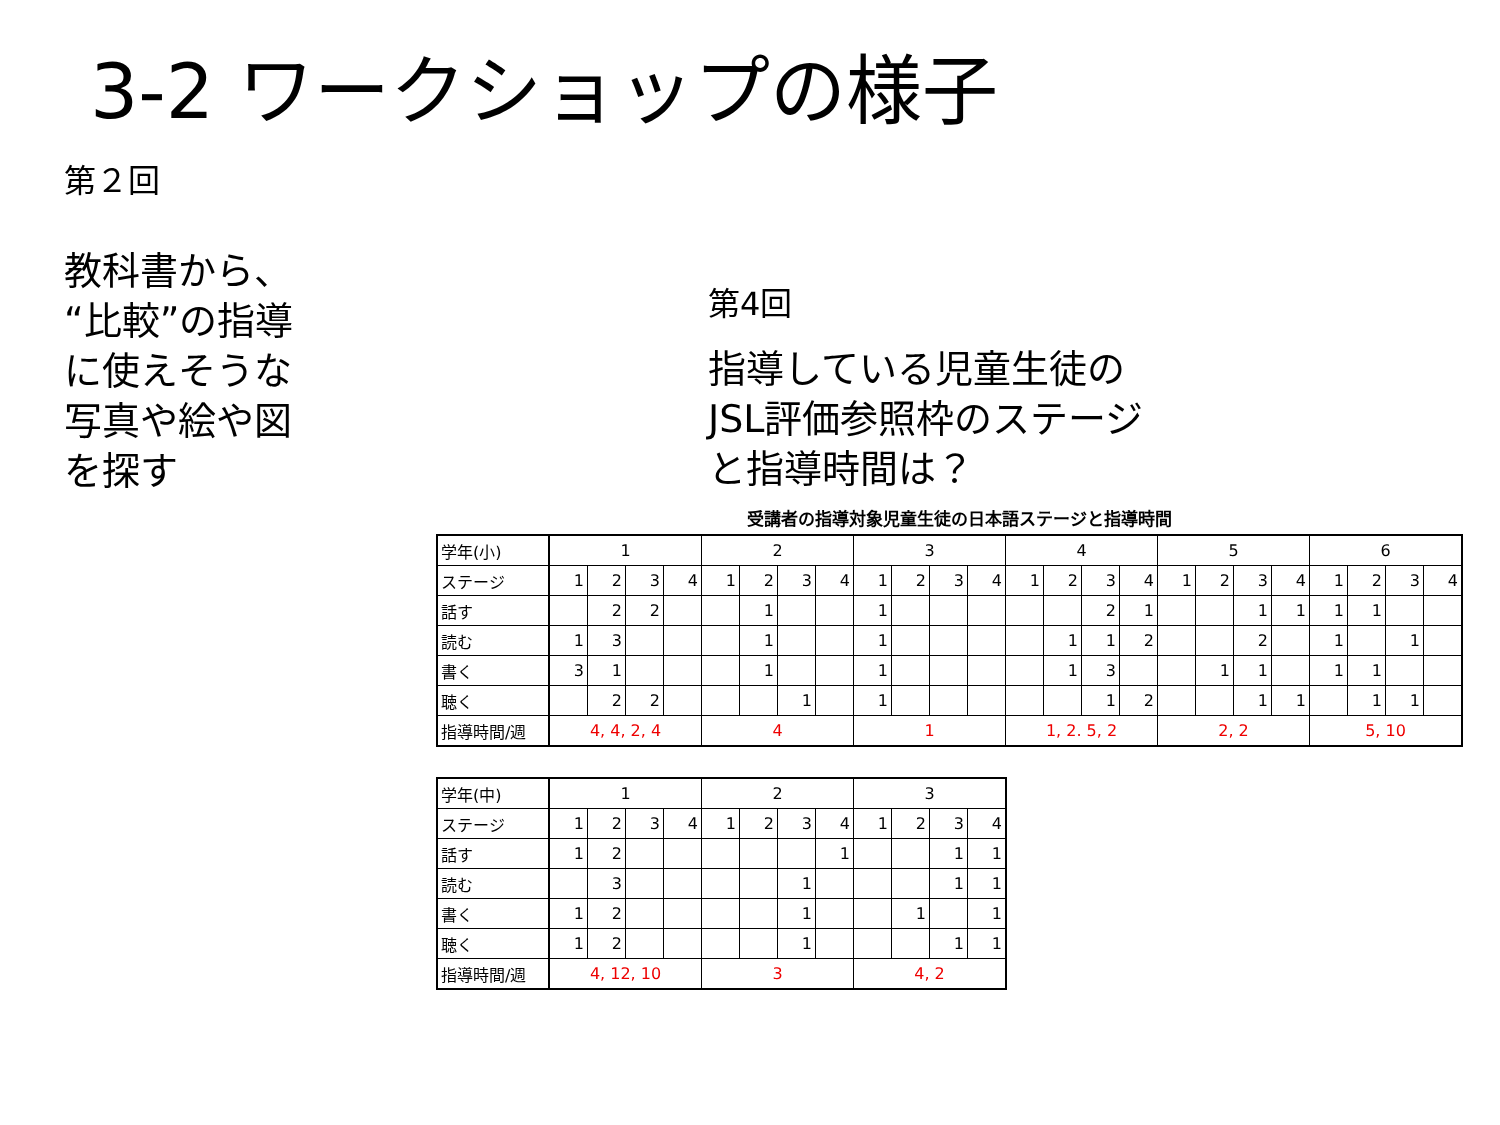3-2 ワークショップの様子
第２回
教科書から、
“比較”の指導
に使えそうな
写真や絵や図
を探す
第4回
指導している児童生徒の
JSL評価参照枠のステージ
と指導時間は？
受講者の指導対象児童生徒の日本語ステージと指導時間
| 学年(小) | 1 | | | | 2 | | | | 3 | | | | 4 | | | | 5 | | | | 6 | | | |
| ステージ | 1 | 2 | 3 | 4 | 1 | 2 | 3 | 4 | 1 | 2 | 3 | 4 | 1 | 2 | 3 | 4 | 1 | 2 | 3 | 4 | 1 | 2 | 3 | 4 |
| 話す | | 2 | 2 | | | 1 | | | 1 | | | | | | 2 | 1 | | | 1 | 1 | 1 | 1 | | |
| 読む | 1 | 3 | | | | 1 | | | 1 | | | | | 1 | 1 | 2 | | | 2 | | 1 | | 1 | |
| 書く | 3 | 1 | | | | 1 | | | 1 | | | | | 1 | 3 | | | 1 | 1 | | 1 | 1 | | |
| 聴く | | 2 | 2 | | | | 1 | | 1 | | | | | | 1 | 2 | | | 1 | 1 | | 1 | 1 | |
| 指導時間/週 | 4, 4, 2, 4 | | | | 4 | | | | 1 | | | | 1, 2. 5, 2 | | | | 2, 2 | | | | 5, 10 | | | |
| 学年(中) | 1 | | | | 2 | | | | 3 | | | |
| ステージ | 1 | 2 | 3 | 4 | 1 | 2 | 3 | 4 | 1 | 2 | 3 | 4 |
| 話す | 1 | 2 | | | | | | 1 | | | 1 | 1 |
| 読む | | 3 | | | | | 1 | | | | 1 | 1 |
| 書く | 1 | 2 | | | | | 1 | | | 1 | | 1 |
| 聴く | 1 | 2 | | | | | 1 | | | | 1 | 1 |
| 指導時間/週 | 4, 12, 10 | | | | 3 | | | | 4, 2 | | | |